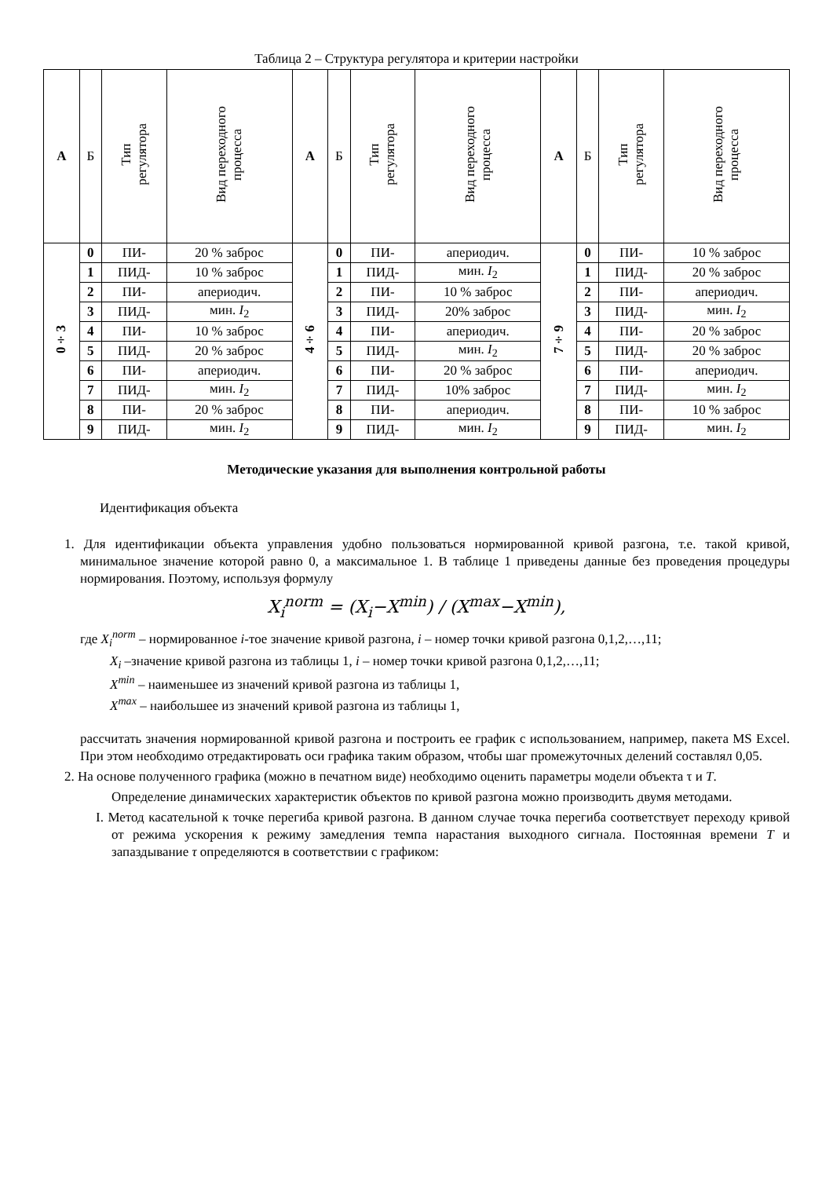Таблица 2 – Структура регулятора и критерии настройки
| А | Б | Тип регулятора | Вид переходного процесса | А | Б | Тип регулятора | Вид переходного процесса | А | Б | Тип регулятора | Вид переходного процесса |
| --- | --- | --- | --- | --- | --- | --- | --- | --- | --- | --- | --- |
| 0÷3 | 0 | ПИ- | 20 % заброс | 4÷6 | 0 | ПИ- | апериодич. | 7÷9 | 0 | ПИ- | 10 % заброс |
| | 1 | ПИД- | 10 % заброс | | 1 | ПИД- | мин. I<sub>2</sub> | | 1 | ПИД- | 20 % заброс |
| | 2 | ПИ- | апериодич. | | 2 | ПИ- | 10 % заброс | | 2 | ПИ- | апериодич. |
| | 3 | ПИД- | мин. I<sub>2</sub> | | 3 | ПИД- | 20% заброс | | 3 | ПИД- | мин. I<sub>2</sub> |
| | 4 | ПИ- | 10 % заброс | | 4 | ПИ- | апериодич. | | 4 | ПИ- | 20 % заброс |
| | 5 | ПИД- | 20 % заброс | | 5 | ПИД- | мин. I<sub>2</sub> | | 5 | ПИД- | 20 % заброс |
| | 6 | ПИ- | апериодич. | | 6 | ПИ- | 20 % заброс | | 6 | ПИ- | апериодич. |
| | 7 | ПИД- | мин. I<sub>2</sub> | | 7 | ПИД- | 10% заброс | | 7 | ПИД- | мин. I<sub>2</sub> |
| | 8 | ПИ- | 20 % заброс | | 8 | ПИ- | апериодич. | | 8 | ПИ- | 10 % заброс |
| | 9 | ПИД- | мин. I<sub>2</sub> | | 9 | ПИД- | мин. I<sub>2</sub> | | 9 | ПИД- | мин. I<sub>2</sub> |
Методические указания для выполнения контрольной работы
Идентификация объекта
1. Для идентификации объекта управления удобно пользоваться нормированной кривой разгона, т.е. такой кривой, минимальное значение которой равно 0, а максимальное 1. В таблице 1 приведены данные без проведения процедуры нормирования. Поэтому, используя формулу
X<sub>i</sub><sup>norm</sup> = (X<sub>i</sub>−X<sup>min</sup>) / (X<sup>max</sup>−X<sup>min</sup>),
где X<sub>i</sub><sup>norm</sup> – нормированное i-тое значение кривой разгона, i – номер точки кривой разгона 0,1,2,…,11;
X<sub>i</sub> –значение кривой разгона из таблицы 1, i – номер точки кривой разгона 0,1,2,…,11;
X<sup>min</sup> – наименьшее из значений кривой разгона из таблицы 1,
X<sup>max</sup> – наибольшее из значений кривой разгона из таблицы 1,
рассчитать значения нормированной кривой разгона и построить ее график с использованием, например, пакета MS Excel. При этом необходимо отредактировать оси графика таким образом, чтобы шаг промежуточных делений составлял 0,05.
2. На основе полученного графика (можно в печатном виде) необходимо оценить параметры модели объекта τ и T.
Определение динамических характеристик объектов по кривой разгона можно производить двумя методами.
I. Метод касательной к точке перегиба кривой разгона. В данном случае точка перегиба соответствует переходу кривой от режима ускорения к режиму замедления темпа нарастания выходного сигнала. Постоянная времени T и запаздывание τ определяются в соответствии с графиком: